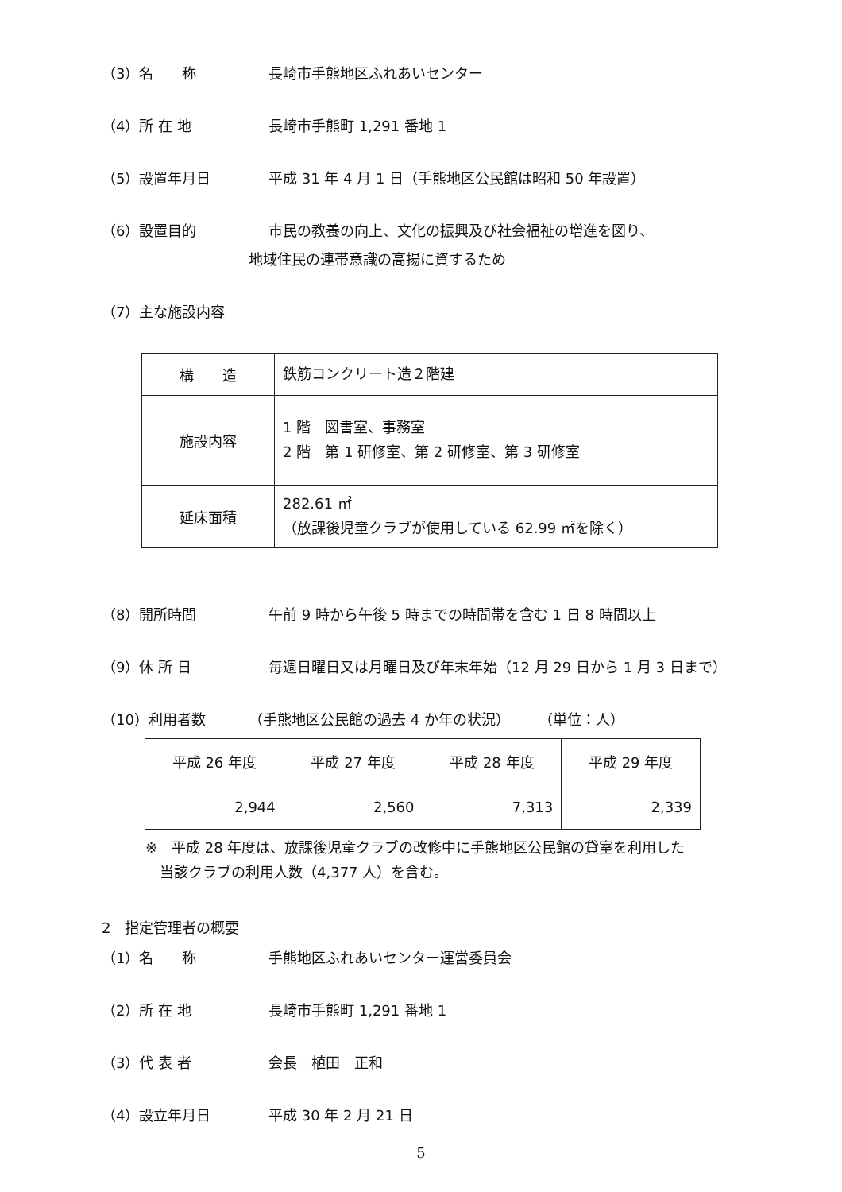（3）名　　称 長崎市手熊地区ふれあいセンター
（4）所 在 地 長崎市手熊町 1,291 番地 1
（5）設置年月日 平成 31 年 4 月 1 日（手熊地区公民館は昭和 50 年設置）
（6）設置目的 市民の教養の向上、文化の振興及び社会福祉の増進を図り、
地域住民の連帯意識の高揚に資するため
（7）主な施設内容
| 構 造 | 鉄筋コンクリート造２階建 |
| 施設内容 | 1 階 図書室、事務室 2 階 第 1 研修室、第 2 研修室、第 3 研修室 |
| 延床面積 | 282.61 ㎡ （放課後児童クラブが使用している 62.99 ㎡を除く） |
（8）開所時間 午前 9 時から午後 5 時までの時間帯を含む 1 日 8 時間以上
（9）休 所 日 毎週日曜日又は月曜日及び年末年始（12 月 29 日から 1 月 3 日まで）
（10）利用者数 （手熊地区公民館の過去 4 か年の状況）　　　（単位：人）
| 平成 26 年度 | 平成 27 年度 | 平成 28 年度 | 平成 29 年度 |
| --- | --- | --- | --- |
| 2,944 | 2,560 | 7,313 | 2,339 |
※　平成 28 年度は、放課後児童クラブの改修中に手熊地区公民館の貸室を利用した
　当該クラブの利用人数（4,377 人）を含む。
2　指定管理者の概要
（1）名　　称 手熊地区ふれあいセンター運営委員会
（2）所 在 地 長崎市手熊町 1,291 番地 1
（3）代 表 者 会長　植田　正和
（4）設立年月日 平成 30 年 2 月 21 日
5